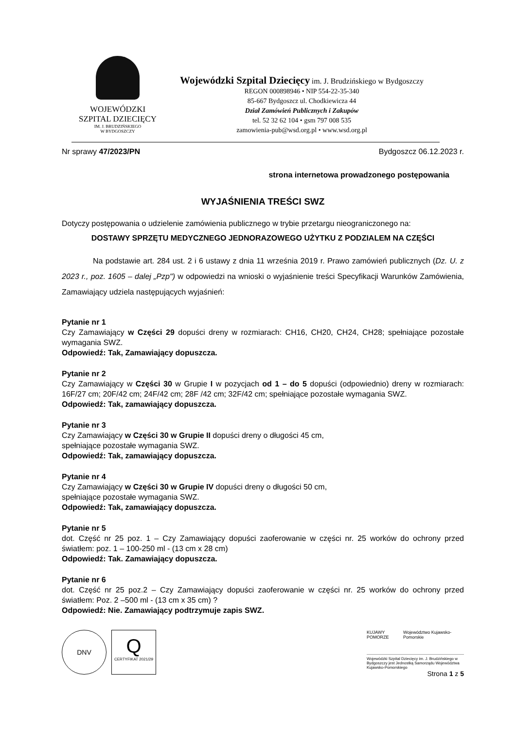WOJEWÓDZKI
SZPITAL DZIECIĘCY
IM. J. BRUDZIŃSKIEGO
W BYDGOSZCZY
Wojewódzki Szpital Dziecięcy im. J. Brudzińskiego w Bydgoszczy
REGON 000898946 • NIP 554-22-35-340
85-667 Bydgoszcz ul. Chodkiewicza 44
Dział Zamówień Publicznych i Zakupów
tel. 52 32 62 104 • gsm 797 008 535
zamowienia-pub@wsd.org.pl • www.wsd.org.pl
Nr sprawy 47/2023/PN Bydgoszcz 06.12.2023 r.
strona internetowa prowadzonego postępowania
WYJAŚNIENIA TREŚCI SWZ
Dotyczy postępowania o udzielenie zamówienia publicznego w trybie przetargu nieograniczonego na:
DOSTAWY SPRZĘTU MEDYCZNEGO JEDNORAZOWEGO UŻYTKU Z PODZIALEM NA CZĘŚCI
Na podstawie art. 284 ust. 2 i 6 ustawy z dnia 11 września 2019 r. Prawo zamówień publicznych (Dz. U. z 2023 r., poz. 1605 – dalej „Pzp") w odpowiedzi na wnioski o wyjaśnienie treści Specyfikacji Warunków Zamówienia, Zamawiający udziela następujących wyjaśnień:
Pytanie nr 1
Czy Zamawiający w Części 29 dopuści dreny w rozmiarach: CH16, CH20, CH24, CH28; spełniające pozostałe wymagania SWZ.
Odpowiedź: Tak, Zamawiający dopuszcza.
Pytanie nr 2
Czy Zamawiający w Części 30 w Grupie I w pozycjach od 1 – do 5 dopuści (odpowiednio) dreny w rozmiarach: 16F/27 cm; 20F/42 cm; 24F/42 cm; 28F /42 cm; 32F/42 cm; spełniające pozostałe wymagania SWZ.
Odpowiedź: Tak, zamawiający dopuszcza.
Pytanie nr 3
Czy Zamawiający w Części 30 w Grupie II dopuści dreny o długości 45 cm,
spełniające pozostałe wymagania SWZ.
Odpowiedź: Tak, zamawiający dopuszcza.
Pytanie nr 4
Czy Zamawiający w Części 30 w Grupie IV dopuści dreny o długości 50 cm,
spełniające pozostałe wymagania SWZ.
Odpowiedź: Tak, zamawiający dopuszcza.
Pytanie nr 5
dot. Część nr 25 poz. 1 – Czy Zamawiający dopuści zaoferowanie w części nr. 25 worków do ochrony przed światłem: poz. 1 – 100-250 ml - (13 cm x 28 cm)
Odpowiedź: Tak. Zamawiający dopuszcza.
Pytanie nr 6
dot. Część nr 25 poz.2 – Czy Zamawiający dopuści zaoferowanie w części nr. 25 worków do ochrony przed światłem: Poz. 2 –500 ml - (13 cm x 35 cm) ?
Odpowiedź: Nie. Zamawiający podtrzymuje zapis SWZ.
DNV
Q
CERTYFIKAT 2021/29
KUJAWY POMORZE Województwo Kujawsko-Pomorskie
Wojewódzki Szpital Dziecięcy im. J. Brudzińskiego w Bydgoszczy jest Jednostką Samorządu Województwa Kujawsko-Pomorskiego
Strona 1 z 5